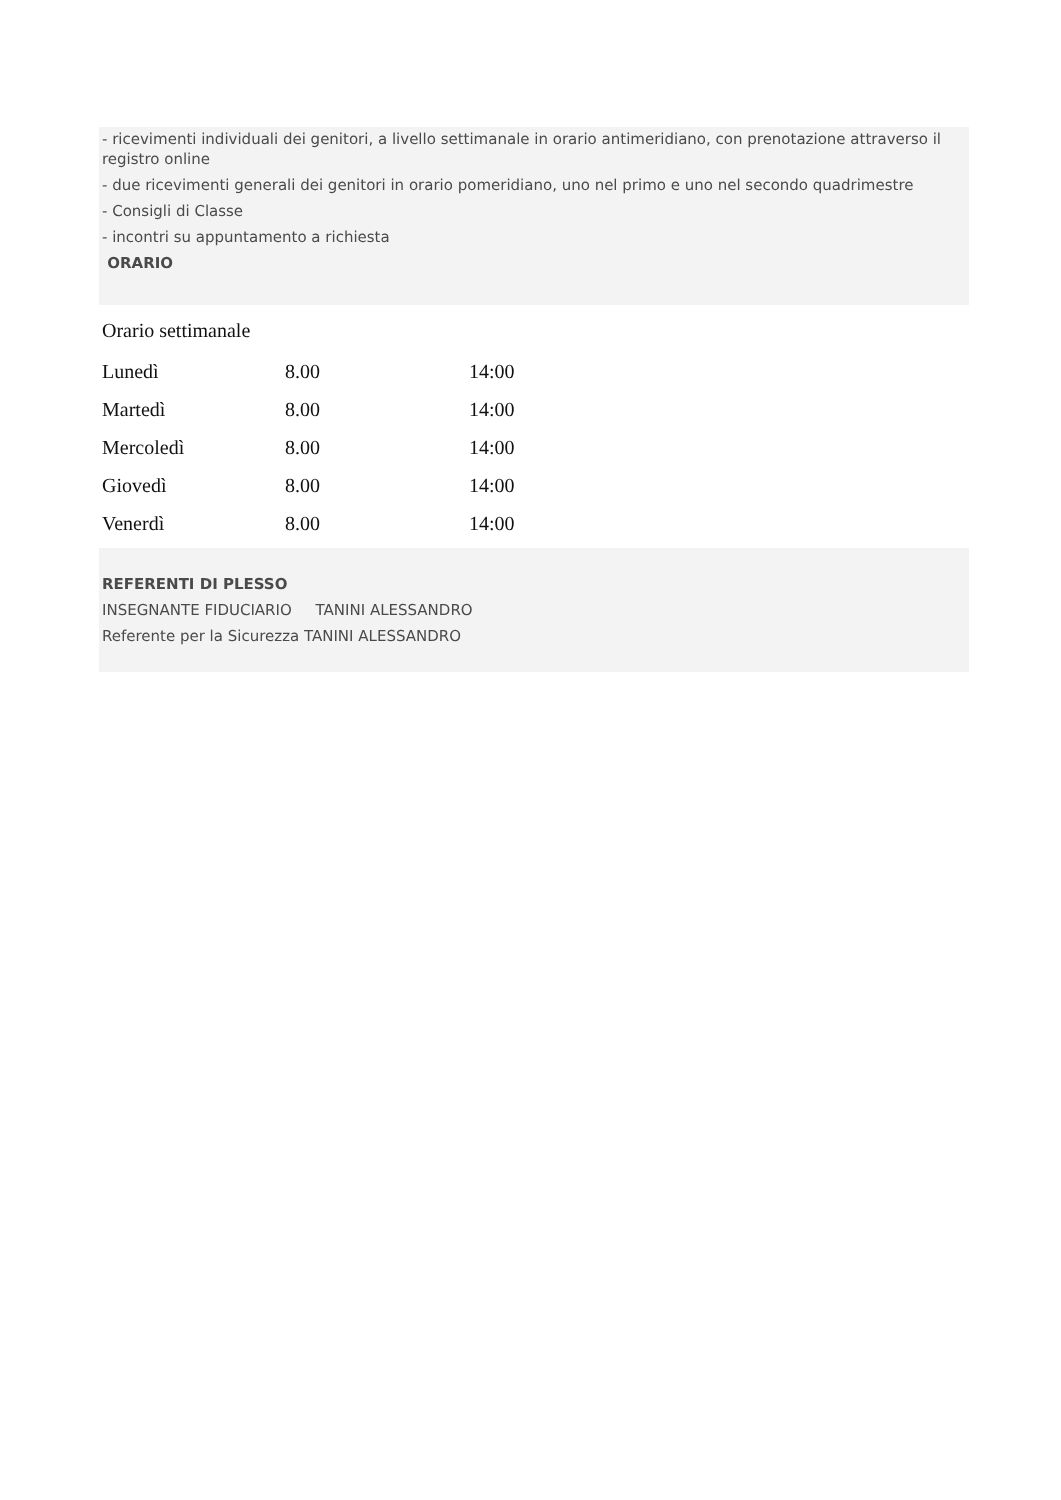- ricevimenti individuali dei genitori, a livello settimanale in orario antimeridiano, con prenotazione attraverso il registro online
- due ricevimenti generali dei genitori in orario pomeridiano, uno nel primo e uno nel secondo quadrimestre
- Consigli di Classe
- incontri su appuntamento a richiesta
ORARIO
Orario settimanale
| Lunedì | 8.00 | 14:00 |
| Martedì | 8.00 | 14:00 |
| Mercoledì | 8.00 | 14:00 |
| Giovedì | 8.00 | 14:00 |
| Venerdì | 8.00 | 14:00 |
REFERENTI DI PLESSO
INSEGNANTE FIDUCIARIO TANINI ALESSANDRO
Referente per la Sicurezza TANINI ALESSANDRO